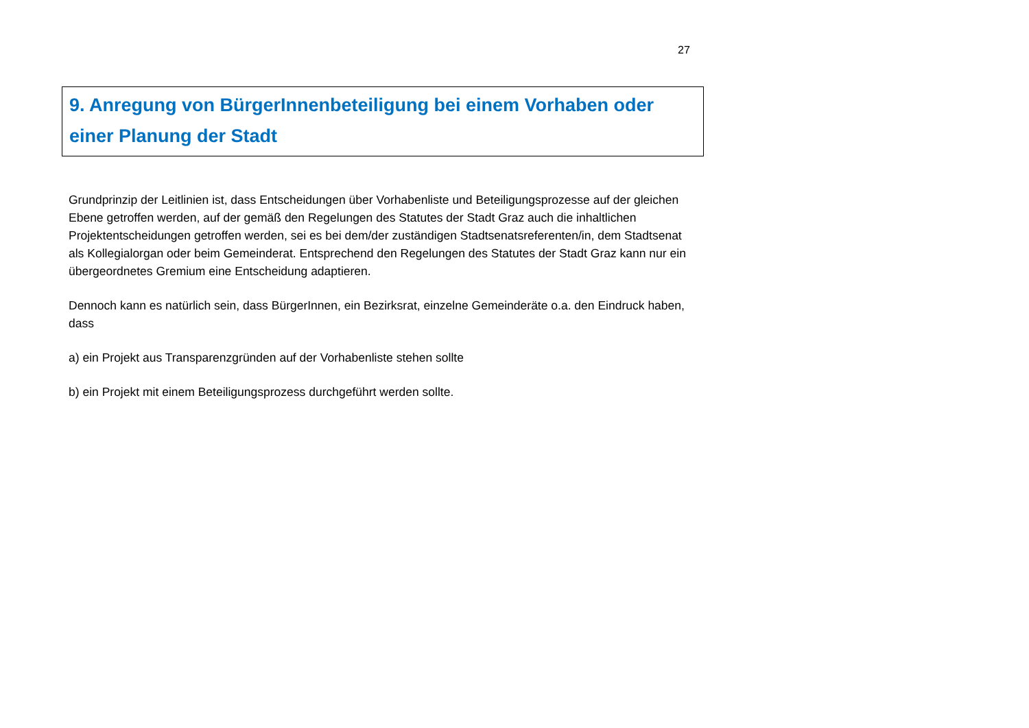27
9. Anregung von BürgerInnenbeteiligung bei einem Vorhaben oder einer Planung der Stadt
Grundprinzip der Leitlinien ist, dass Entscheidungen über Vorhabenliste und Beteiligungsprozesse auf der gleichen Ebene getroffen werden, auf der gemäß den Regelungen des Statutes der Stadt Graz auch die inhaltlichen Projektentscheidungen getroffen werden, sei es bei dem/der zuständigen Stadtsenatsreferenten/in, dem Stadtsenat als Kollegialorgan oder beim Gemeinderat. Entsprechend den Regelungen des Statutes der Stadt Graz kann nur ein übergeordnetes Gremium eine Entscheidung adaptieren.
Dennoch kann es natürlich sein, dass BürgerInnen, ein Bezirksrat, einzelne Gemeinderäte o.a. den Eindruck haben, dass
a) ein Projekt aus Transparenzgründen auf der Vorhabenliste stehen sollte
b) ein Projekt mit einem Beteiligungsprozess durchgeführt werden sollte.